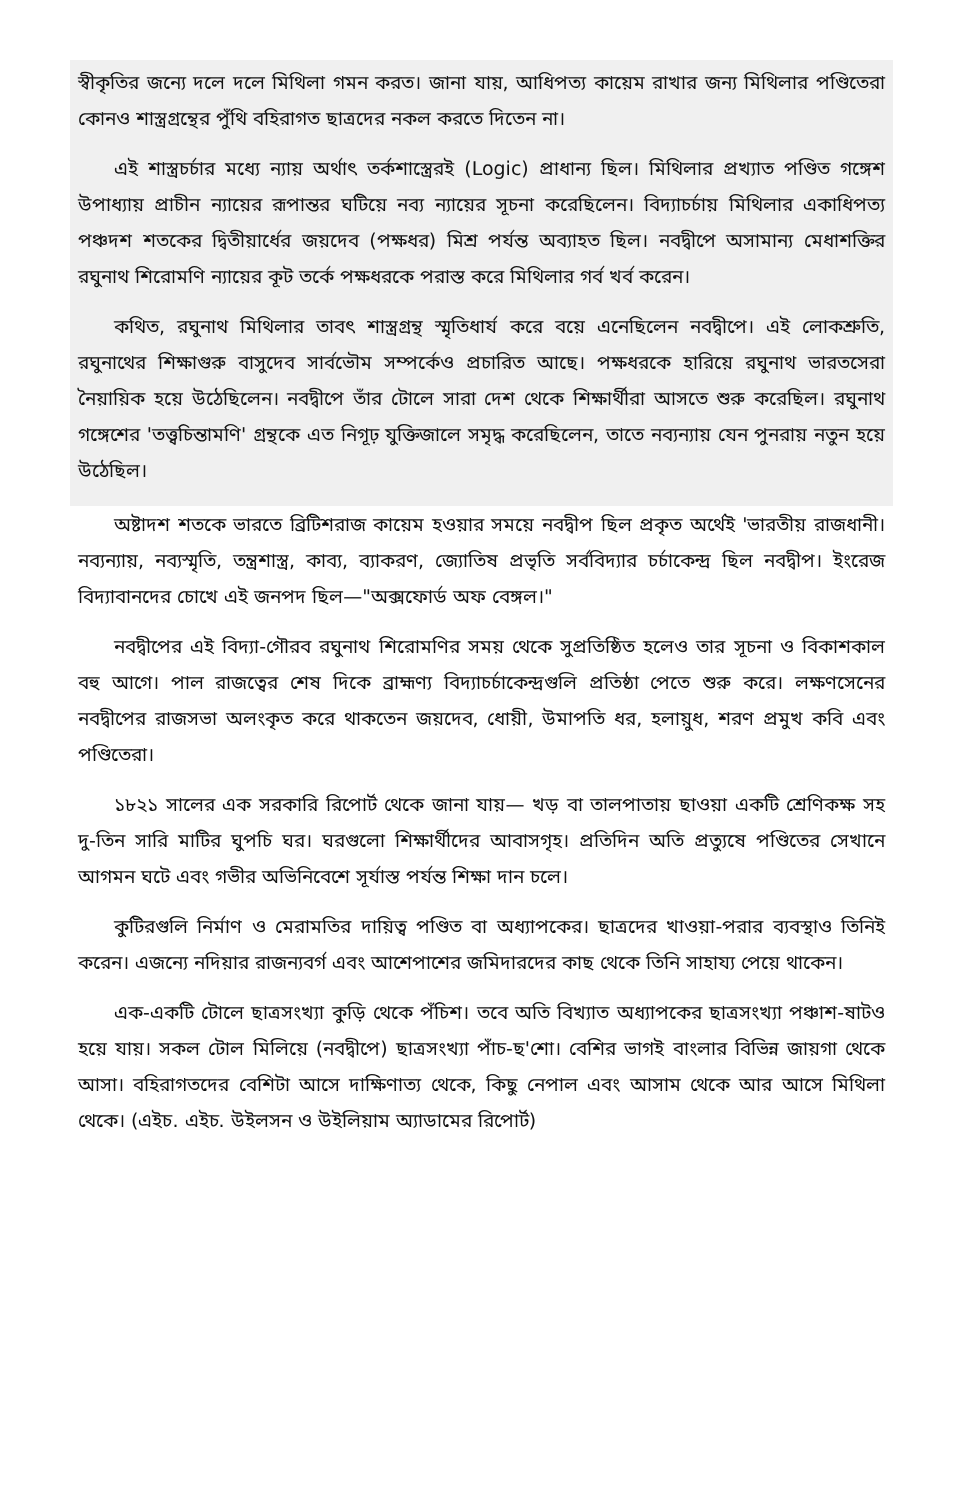স্বীকৃতির জন্যে দলে দলে মিথিলা গমন করত। জানা যায়, আধিপত্য কায়েম রাখার জন্য মিথিলার পণ্ডিতেরা কোনও শাস্ত্রগ্রন্থের পুঁথি বহিরাগত ছাত্রদের নকল করতে দিতেন না।
এই শাস্ত্রচর্চার মধ্যে ন্যায় অর্থাৎ তর্কশাস্ত্রেরই (Logic) প্রাধান্য ছিল। মিথিলার প্রখ্যাত পণ্ডিত গঙ্গেশ উপাধ্যায় প্রাচীন ন্যায়ের রূপান্তর ঘটিয়ে নব্য ন্যায়ের সূচনা করেছিলেন। বিদ্যাচর্চায় মিথিলার একাধিপত্য পঞ্চদশ শতকের দ্বিতীয়ার্ধের জয়দেব (পক্ষধর) মিশ্র পর্যন্ত অব্যাহত ছিল। নবদ্বীপে অসামান্য মেধাশক্তির রঘুনাথ শিরোমণি ন্যায়ের কূট তর্কে পক্ষধরকে পরাস্ত করে মিথিলার গর্ব খর্ব করেন।
কথিত, রঘুনাথ মিথিলার তাবৎ শাস্ত্রগ্রন্থ স্মৃতিধার্য করে বয়ে এনেছিলেন নবদ্বীপে। এই লোকশ্রুতি, রঘুনাথের শিক্ষাগুরু বাসুদেব সার্বভৌম সম্পর্কেও প্রচারিত আছে। পক্ষধরকে হারিয়ে রঘুনাথ ভারতসেরা নৈয়ায়িক হয়ে উঠেছিলেন। নবদ্বীপে তাঁর টোলে সারা দেশ থেকে শিক্ষার্থীরা আসতে শুরু করেছিল। রঘুনাথ গঙ্গেশের 'তত্ত্বচিন্তামণি' গ্রন্থকে এত নিগূঢ় যুক্তিজালে সমৃদ্ধ করেছিলেন, তাতে নব্যন্যায় যেন পুনরায় নতুন হয়ে উঠেছিল।
অষ্টাদশ শতকে ভারতে ব্রিটিশরাজ কায়েম হওয়ার সময়ে নবদ্বীপ ছিল প্রকৃত অর্থেই 'ভারতীয় রাজধানী। নব্যন্যায়, নব্যস্মৃতি, তন্ত্রশাস্ত্র, কাব্য, ব্যাকরণ, জ্যোতিষ প্রভৃতি সর্ববিদ্যার চর্চাকেন্দ্র ছিল নবদ্বীপ। ইংরেজ বিদ্যাবানদের চোখে এই জনপদ ছিল—"অক্সফোর্ড অফ বেঙ্গল।"
নবদ্বীপের এই বিদ্যা-গৌরব রঘুনাথ শিরোমণির সময় থেকে সুপ্রতিষ্ঠিত হলেও তার সূচনা ও বিকাশকাল বহু আগে। পাল রাজত্বের শেষ দিকে ব্রাহ্মণ্য বিদ্যাচর্চাকেন্দ্রগুলি প্রতিষ্ঠা পেতে শুরু করে। লক্ষণসেনের নবদ্বীপের রাজসভা অলংকৃত করে থাকতেন জয়দেব, ধোয়ী, উমাপতি ধর, হলায়ুধ, শরণ প্রমুখ কবি এবং পণ্ডিতেরা।
১৮২১ সালের এক সরকারি রিপোর্ট থেকে জানা যায়— খড় বা তালপাতায় ছাওয়া একটি শ্রেণিকক্ষ সহ দু-তিন সারি মাটির ঘুপচি ঘর। ঘরগুলো শিক্ষার্থীদের আবাসগৃহ। প্রতিদিন অতি প্রত্যুষে পণ্ডিতের সেখানে আগমন ঘটে এবং গভীর অভিনিবেশে সূর্যাস্ত পর্যন্ত শিক্ষা দান চলে।
কুটিরগুলি নির্মাণ ও মেরামতির দায়িত্ব পণ্ডিত বা অধ্যাপকের। ছাত্রদের খাওয়া-পরার ব্যবস্থাও তিনিই করেন। এজন্যে নদিয়ার রাজন্যবর্গ এবং আশেপাশের জমিদারদের কাছ থেকে তিনি সাহায্য পেয়ে থাকেন।
এক-একটি টোলে ছাত্রসংখ্যা কুড়ি থেকে পঁচিশ। তবে অতি বিখ্যাত অধ্যাপকের ছাত্রসংখ্যা পঞ্চাশ-ষাটও হয়ে যায়। সকল টোল মিলিয়ে (নবদ্বীপে) ছাত্রসংখ্যা পাঁচ-ছ'শো। বেশির ভাগই বাংলার বিভিন্ন জায়গা থেকে আসা। বহিরাগতদের বেশিটা আসে দাক্ষিণাত্য থেকে, কিছু নেপাল এবং আসাম থেকে আর আসে মিথিলা থেকে। (এইচ. এইচ. উইলসন ও উইলিয়াম অ্যাডামের রিপোর্ট)